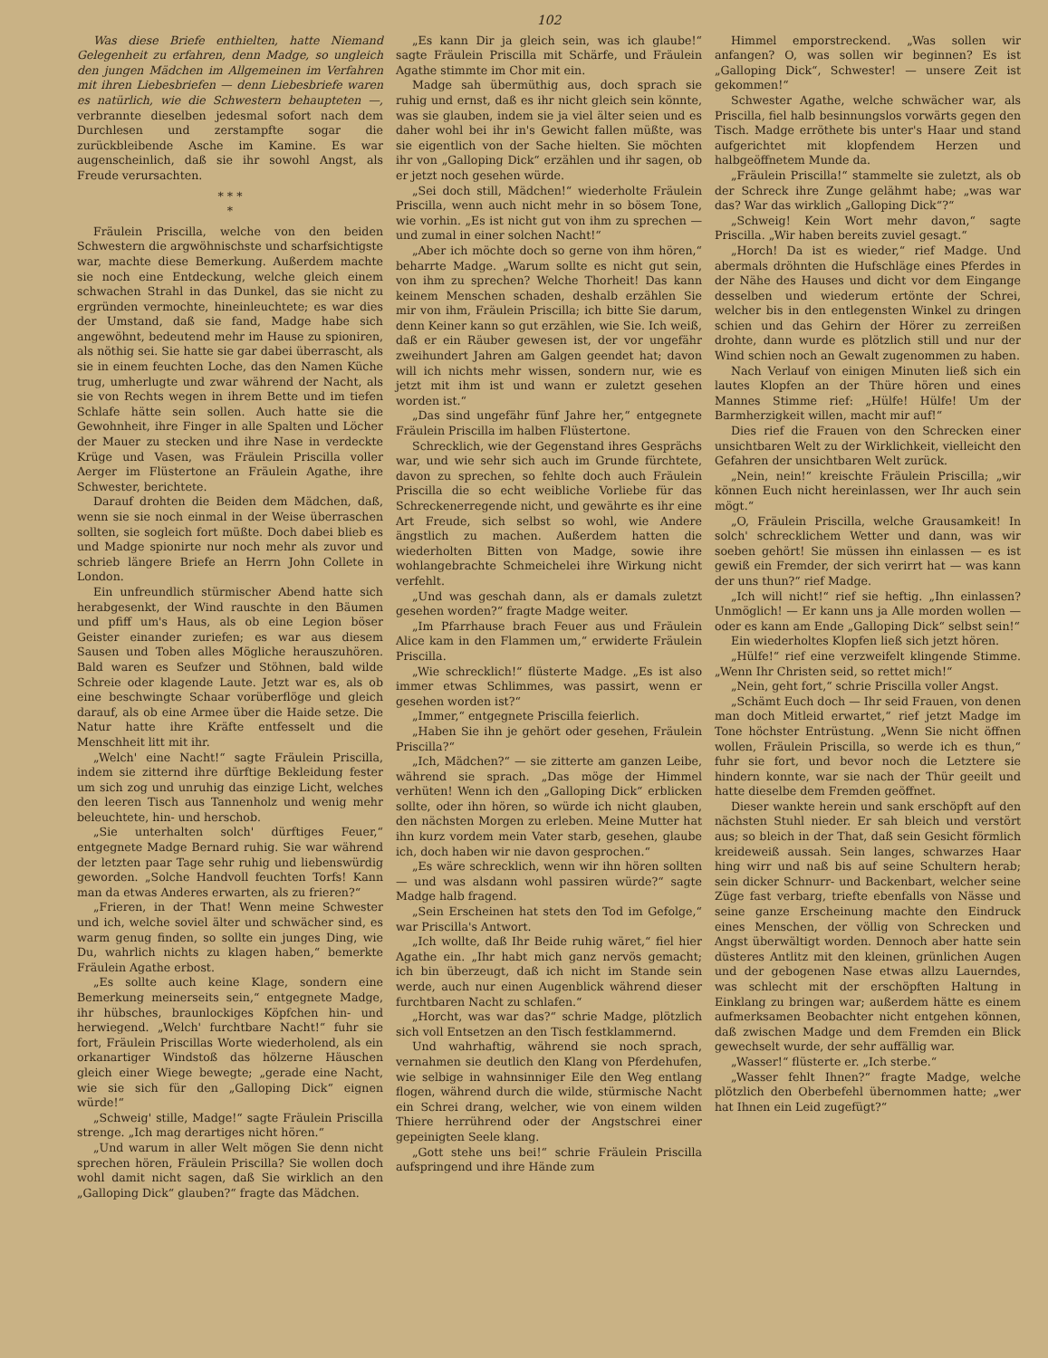102
Was diese Briefe enthielten, hatte Niemand Gelegenheit zu erfahren, denn Madge, so ungleich den jungen Mädchen im Allgemeinen im Verfahren mit ihren Liebesbriefen — denn Liebesbriefe waren es natürlich, wie die Schwestern behaupteten —, verbrannte dieselben jedesmal sofort nach dem Durchlesen und zerstampfte sogar die zurückbleibende Asche im Kamine. Es war augenscheinlich, daß sie ihr sowohl Angst, als Freude verursachten.
* * *
*
Fräulein Priscilla, welche von den beiden Schwestern die argwöhnischste und scharfsichtigste war, machte diese Bemerkung. Außerdem machte sie noch eine Entdeckung, welche gleich einem schwachen Strahl in das Dunkel, das sie nicht zu ergründen vermochte, hineinleuchtete; es war dies der Umstand, daß sie fand, Madge habe sich angewöhnt, bedeutend mehr im Hause zu spioniren, als nöthig sei. Sie hatte sie gar dabei überrascht, als sie in einem feuchten Loche, das den Namen Küche trug, umherlugte und zwar während der Nacht, als sie von Rechts wegen in ihrem Bette und im tiefen Schlafe hätte sein sollen. Auch hatte sie die Gewohnheit, ihre Finger in alle Spalten und Löcher der Mauer zu stecken und ihre Nase in verdeckte Krüge und Vasen, was Fräulein Priscilla voller Aerger im Flüstertone an Fräulein Agathe, ihre Schwester, berichtete.
Darauf drohten die Beiden dem Mädchen, daß, wenn sie sie noch einmal in der Weise überraschen sollten, sie sogleich fort müßte. Doch dabei blieb es und Madge spionirte nur noch mehr als zuvor und schrieb längere Briefe an Herrn John Collete in London.
Ein unfreundlich stürmischer Abend hatte sich herabgesenkt, der Wind rauschte in den Bäumen und pfiff um's Haus, als ob eine Legion böser Geister einander zuriefen; es war aus diesem Sausen und Toben alles Mögliche herauszuhören. Bald waren es Seufzer und Stöhnen, bald wilde Schreie oder klagende Laute. Jetzt war es, als ob eine beschwingte Schaar vorüberflöge und gleich darauf, als ob eine Armee über die Haide setze. Die Natur hatte ihre Kräfte entfesselt und die Menschheit litt mit ihr.
„Welch' eine Nacht!“ sagte Fräulein Priscilla, indem sie zitternd ihre dürftige Bekleidung fester um sich zog und unruhig das einzige Licht, welches den leeren Tisch aus Tannenholz und wenig mehr beleuchtete, hin- und herschob.
„Sie unterhalten solch' dürftiges Feuer,“ entgegnete Madge Bernard ruhig. Sie war während der letzten paar Tage sehr ruhig und liebenswürdig geworden. „Solche Handvoll feuchten Torfs! Kann man da etwas Anderes erwarten, als zu frieren?“
„Frieren, in der That! Wenn meine Schwester und ich, welche soviel älter und schwächer sind, es warm genug finden, so sollte ein junges Ding, wie Du, wahrlich nichts zu klagen haben,“ bemerkte Fräulein Agathe erbost.
„Es sollte auch keine Klage, sondern eine Bemerkung meinerseits sein,“ entgegnete Madge, ihr hübsches, braunlockiges Köpfchen hin- und herwiegend. „Welch' furchtbare Nacht!“ fuhr sie fort, Fräulein Priscillas Worte wiederholend, als ein orkanartiger Windstoß das hölzerne Häuschen gleich einer Wiege bewegte; „gerade eine Nacht, wie sie sich für den „Galloping Dick“ eignen würde!“
„Schweig' stille, Madge!“ sagte Fräulein Priscilla strenge. „Ich mag derartiges nicht hören.“
„Und warum in aller Welt mögen Sie denn nicht sprechen hören, Fräulein Priscilla? Sie wollen doch wohl damit nicht sagen, daß Sie wirklich an den „Galloping Dick“ glauben?“ fragte das Mädchen.
„Es kann Dir ja gleich sein, was ich glaube!“ sagte Fräulein Priscilla mit Schärfe, und Fräulein Agathe stimmte im Chor mit ein.
Madge sah übermüthig aus, doch sprach sie ruhig und ernst, daß es ihr nicht gleich sein könnte, was sie glauben, indem sie ja viel älter seien und es daher wohl bei ihr in's Gewicht fallen müßte, was sie eigentlich von der Sache hielten. Sie möchten ihr von „Galloping Dick“ erzählen und ihr sagen, ob er jetzt noch gesehen würde.
„Sei doch still, Mädchen!“ wiederholte Fräulein Priscilla, wenn auch nicht mehr in so bösem Tone, wie vorhin. „Es ist nicht gut von ihm zu sprechen — und zumal in einer solchen Nacht!“
„Aber ich möchte doch so gerne von ihm hören,“ beharrte Madge. „Warum sollte es nicht gut sein, von ihm zu sprechen? Welche Thorheit! Das kann keinem Menschen schaden, deshalb erzählen Sie mir von ihm, Fräulein Priscilla; ich bitte Sie darum, denn Keiner kann so gut erzählen, wie Sie. Ich weiß, daß er ein Räuber gewesen ist, der vor ungefähr zweihundert Jahren am Galgen geendet hat; davon will ich nichts mehr wissen, sondern nur, wie es jetzt mit ihm ist und wann er zuletzt gesehen worden ist.“
„Das sind ungefähr fünf Jahre her,“ entgegnete Fräulein Priscilla im halben Flüstertone.
Schrecklich, wie der Gegenstand ihres Gesprächs war, und wie sehr sich auch im Grunde fürchtete, davon zu sprechen, so fehlte doch auch Fräulein Priscilla die so echt weibliche Vorliebe für das Schreckenerregende nicht, und gewährte es ihr eine Art Freude, sich selbst so wohl, wie Andere ängstlich zu machen. Außerdem hatten die wiederholten Bitten von Madge, sowie ihre wohlangebrachte Schmeichelei ihre Wirkung nicht verfehlt.
„Und was geschah dann, als er damals zuletzt gesehen worden?“ fragte Madge weiter.
„Im Pfarrhause brach Feuer aus und Fräulein Alice kam in den Flammen um,“ erwiderte Fräulein Priscilla.
„Wie schrecklich!“ flüsterte Madge. „Es ist also immer etwas Schlimmes, was passirt, wenn er gesehen worden ist?“
„Immer,“ entgegnete Priscilla feierlich.
„Haben Sie ihn je gehört oder gesehen, Fräulein Priscilla?“
„Ich, Mädchen?“ — sie zitterte am ganzen Leibe, während sie sprach. „Das möge der Himmel verhüten! Wenn ich den „Galloping Dick“ erblicken sollte, oder ihn hören, so würde ich nicht glauben, den nächsten Morgen zu erleben. Meine Mutter hat ihn kurz vordem mein Vater starb, gesehen, glaube ich, doch haben wir nie davon gesprochen.“
„Es wäre schrecklich, wenn wir ihn hören sollten — und was alsdann wohl passiren würde?“ sagte Madge halb fragend.
„Sein Erscheinen hat stets den Tod im Gefolge,“ war Priscilla's Antwort.
„Ich wollte, daß Ihr Beide ruhig wäret,“ fiel hier Agathe ein. „Ihr habt mich ganz nervös gemacht; ich bin überzeugt, daß ich nicht im Stande sein werde, auch nur einen Augenblick während dieser furchtbaren Nacht zu schlafen.“
„Horcht, was war das?“ schrie Madge, plötzlich sich voll Entsetzen an den Tisch festklammernd.
Und wahrhaftig, während sie noch sprach, vernahmen sie deutlich den Klang von Pferdehufen, wie selbige in wahnsinniger Eile den Weg entlang flogen, während durch die wilde, stürmische Nacht ein Schrei drang, welcher, wie von einem wilden Thiere herrührend oder der Angstschrei einer gepeinigten Seele klang.
„Gott stehe uns bei!“ schrie Fräulein Priscilla aufspringend und ihre Hände zum
Himmel emporstreckend. „Was sollen wir anfangen? O, was sollen wir beginnen? Es ist „Galloping Dick“, Schwester! — unsere Zeit ist gekommen!“
Schwester Agathe, welche schwächer war, als Priscilla, fiel halb besinnungslos vorwärts gegen den Tisch. Madge erröthete bis unter's Haar und stand aufgerichtet mit klopfendem Herzen und halbgeöffnetem Munde da.
„Fräulein Priscilla!“ stammelte sie zuletzt, als ob der Schreck ihre Zunge gelähmt habe; „was war das? War das wirklich „Galloping Dick“?“
„Schweig! Kein Wort mehr davon,“ sagte Priscilla. „Wir haben bereits zuviel gesagt.“
„Horch! Da ist es wieder,“ rief Madge. Und abermals dröhnten die Hufschläge eines Pferdes in der Nähe des Hauses und dicht vor dem Eingange desselben und wiederum ertönte der Schrei, welcher bis in den entlegensten Winkel zu dringen schien und das Gehirn der Hörer zu zerreißen drohte, dann wurde es plötzlich still und nur der Wind schien noch an Gewalt zugenommen zu haben.
Nach Verlauf von einigen Minuten ließ sich ein lautes Klopfen an der Thüre hören und eines Mannes Stimme rief: „Hülfe! Hülfe! Um der Barmherzigkeit willen, macht mir auf!“
Dies rief die Frauen von den Schrecken einer unsichtbaren Welt zu der Wirklichkeit, vielleicht den Gefahren der unsichtbaren Welt zurück.
„Nein, nein!“ kreischte Fräulein Priscilla; „wir können Euch nicht hereinlassen, wer Ihr auch sein mögt.“
„O, Fräulein Priscilla, welche Grausamkeit! In solch' schrecklichem Wetter und dann, was wir soeben gehört! Sie müssen ihn einlassen — es ist gewiß ein Fremder, der sich verirrt hat — was kann der uns thun?“ rief Madge.
„Ich will nicht!“ rief sie heftig. „Ihn einlassen? Unmöglich! — Er kann uns ja Alle morden wollen — oder es kann am Ende „Galloping Dick“ selbst sein!“
Ein wiederholtes Klopfen ließ sich jetzt hören.
„Hülfe!“ rief eine verzweifelt klingende Stimme. „Wenn Ihr Christen seid, so rettet mich!“
„Nein, geht fort,“ schrie Priscilla voller Angst.
„Schämt Euch doch — Ihr seid Frauen, von denen man doch Mitleid erwartet,“ rief jetzt Madge im Tone höchster Entrüstung. „Wenn Sie nicht öffnen wollen, Fräulein Priscilla, so werde ich es thun,“ fuhr sie fort, und bevor noch die Letztere sie hindern konnte, war sie nach der Thür geeilt und hatte dieselbe dem Fremden geöffnet.
Dieser wankte herein und sank erschöpft auf den nächsten Stuhl nieder. Er sah bleich und verstört aus; so bleich in der That, daß sein Gesicht förmlich kreideweiß aussah. Sein langes, schwarzes Haar hing wirr und naß bis auf seine Schultern herab; sein dicker Schnurr- und Backenbart, welcher seine Züge fast verbarg, triefte ebenfalls von Nässe und seine ganze Erscheinung machte den Eindruck eines Menschen, der völlig von Schrecken und Angst überwältigt worden. Dennoch aber hatte sein düsteres Antlitz mit den kleinen, grünlichen Augen und der gebogenen Nase etwas allzu Lauerndes, was schlecht mit der erschöpften Haltung in Einklang zu bringen war; außerdem hätte es einem aufmerksamen Beobachter nicht entgehen können, daß zwischen Madge und dem Fremden ein Blick gewechselt wurde, der sehr auffällig war.
„Wasser!“ flüsterte er. „Ich sterbe.“
„Wasser fehlt Ihnen?“ fragte Madge, welche plötzlich den Oberbefehl übernommen hatte; „wer hat Ihnen ein Leid zugefügt?“